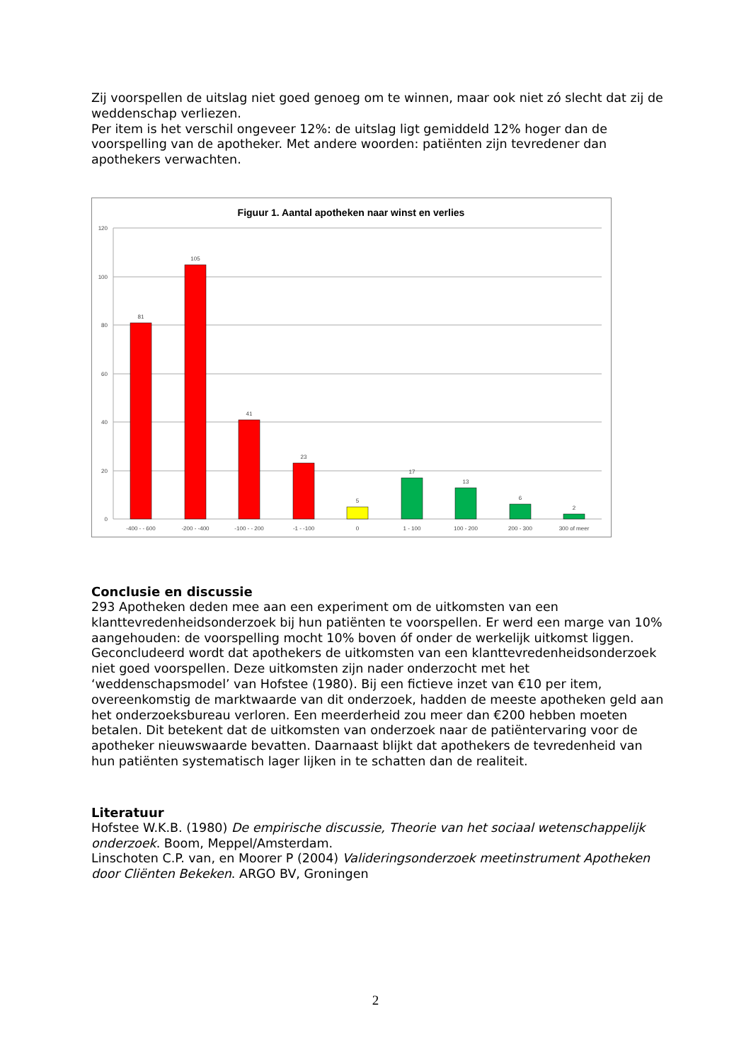Zij voorspellen de uitslag niet goed genoeg om te winnen, maar ook niet zó slecht dat zij de weddenschap verliezen.
Per item is het verschil ongeveer 12%: de uitslag ligt gemiddeld 12% hoger dan de voorspelling van de apotheker. Met andere woorden: patiënten zijn tevredener dan apothekers verwachten.
Figuur 1. Aantal apotheken naar winst en verlies
120
100
80
60
40
20
0
81
105
41
23
5
17
13
6
2
-400 - - 600
-200 - -400
-100 - - 200
-1 - -100
0
1 - 100
100 - 200
200 - 300
300 of meer
Conclusie en discussie
293 Apotheken deden mee aan een experiment om de uitkomsten van een klanttevredenheidsonderzoek bij hun patiënten te voorspellen. Er werd een marge van 10% aangehouden: de voorspelling mocht 10% boven óf onder de werkelijk uitkomst liggen. Geconcludeerd wordt dat apothekers de uitkomsten van een klanttevredenheidsonderzoek niet goed voorspellen. Deze uitkomsten zijn nader onderzocht met het ‘weddenschapsmodel’ van Hofstee (1980). Bij een fictieve inzet van €10 per item, overeenkomstig de marktwaarde van dit onderzoek, hadden de meeste apotheken geld aan het onderzoeksbureau verloren. Een meerderheid zou meer dan €200 hebben moeten betalen. Dit betekent dat de uitkomsten van onderzoek naar de patiëntervaring voor de apotheker nieuwswaarde bevatten. Daarnaast blijkt dat apothekers de tevredenheid van hun patiënten systematisch lager lijken in te schatten dan de realiteit.
Literatuur
Hofstee W.K.B. (1980) De empirische discussie, Theorie van het sociaal wetenschappelijk onderzoek. Boom, Meppel/Amsterdam.
Linschoten C.P. van, en Moorer P (2004) Valideringsonderzoek meetinstrument Apotheken door Cliënten Bekeken. ARGO BV, Groningen
2